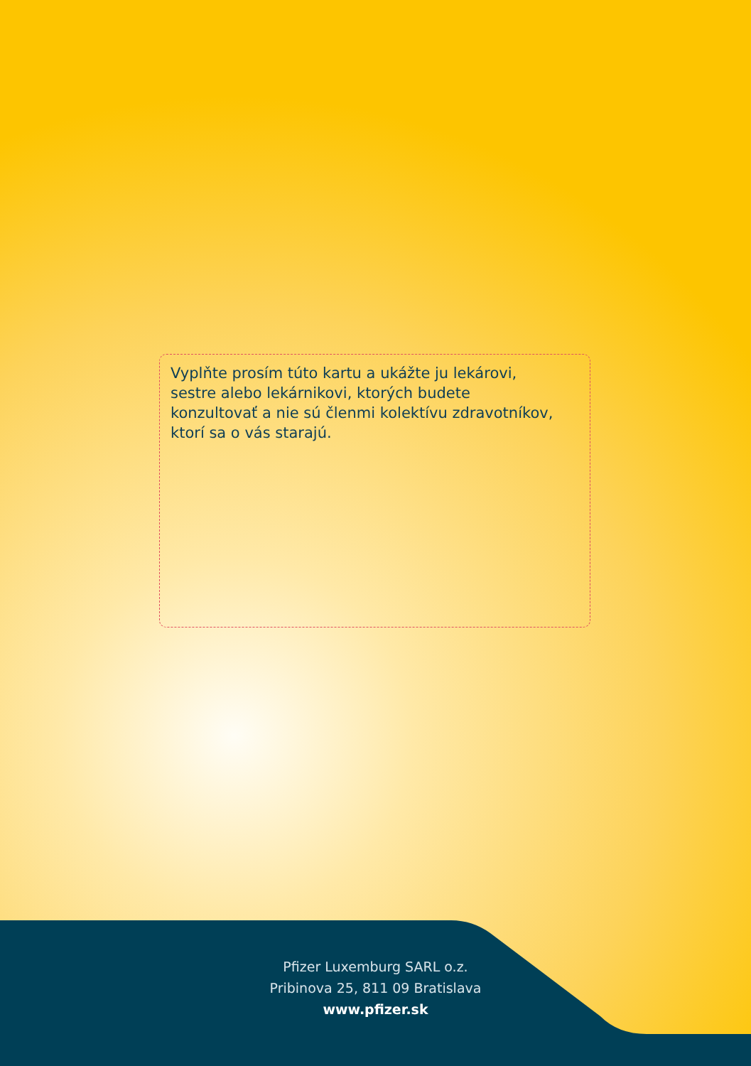Vyplňte prosím túto kartu a ukážte ju lekárovi, sestre alebo lekárnikovi, ktorých budete konzultovať a nie sú členmi kolektívu zdravotníkov, ktorí sa o vás starajú.
Pfizer Luxemburg SARL o.z.
Pribinova 25, 811 09 Bratislava
www.pfizer.sk